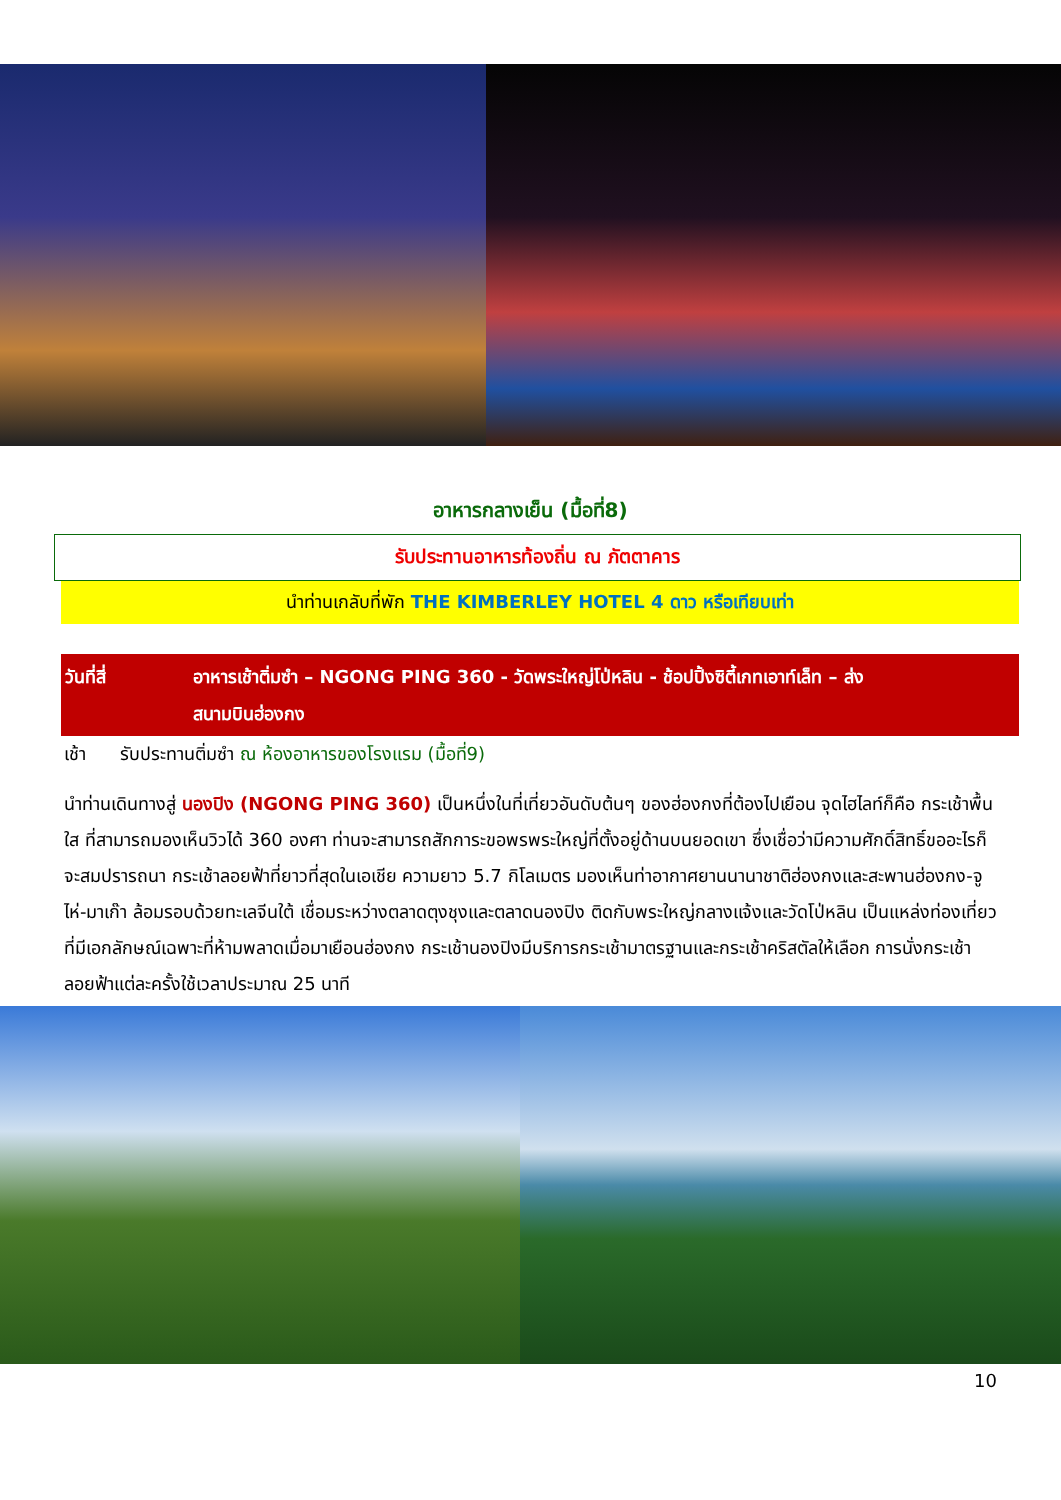อาหารกลางเย็น (มื้อที่8)
รับประทานอาหารท้องถิ่น ณ ภัตตาคาร
นำท่านเกลับที่พัก THE KIMBERLEY HOTEL 4 ดาว หรือเทียบเท่า
วันที่สี่ อาหารเช้าติ่มซำ – NGONG PING 360 - วัดพระใหญ่โป่หลิน - ช้อปปิ้งซิตี้เกทเอาท์เล็ท – ส่ง
สนามบินฮ่องกง
เช้า รับประทานติ่มซำ ณ ห้องอาหารของโรงแรม (มื้อที่9)
นำท่านเดินทางสู่ นองปิง (NGONG PING 360) เป็นหนึ่งในที่เที่ยวอันดับต้นๆ ของฮ่องกงที่ต้องไปเยือน จุดไฮไลท์ก็คือ กระเช้าพื้นใส ที่สามารถมองเห็นวิวได้ 360 องศา ท่านจะสามารถสักการะขอพรพระใหญ่ที่ตั้งอยู่ด้านบนยอดเขา ซึ่งเชื่อว่ามีความศักดิ์สิทธิ์ขออะไรก็จะสมปรารถนา กระเช้าลอยฟ้าที่ยาวที่สุดในเอเชีย ความยาว 5.7 กิโลเมตร มองเห็นท่าอากาศยานนานาชาติฮ่องกงและสะพานฮ่องกง-จูไห่-มาเก๊า ล้อมรอบด้วยทะเลจีนใต้ เชื่อมระหว่างตลาดตุงชุงและตลาดนองปิง ติดกับพระใหญ่กลางแจ้งและวัดโป่หลิน เป็นแหล่งท่องเที่ยวที่มีเอกลักษณ์เฉพาะที่ห้ามพลาดเมื่อมาเยือนฮ่องกง กระเช้านองปิงมีบริการกระเช้ามาตรฐานและกระเช้าคริสตัลให้เลือก การนั่งกระเช้าลอยฟ้าแต่ละครั้งใช้เวลาประมาณ 25 นาที
10